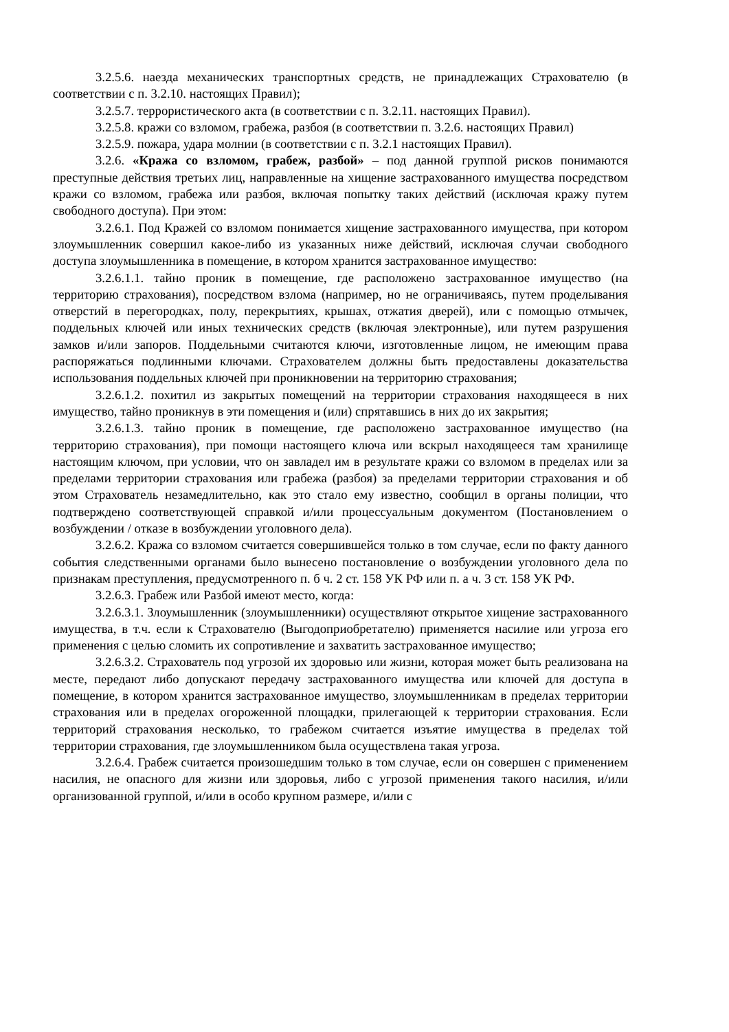3.2.5.6. наезда механических транспортных средств, не принадлежащих Страхователю (в соответствии с п. 3.2.10. настоящих Правил);
3.2.5.7. террористического акта (в соответствии с п. 3.2.11. настоящих Правил).
3.2.5.8. кражи со взломом, грабежа, разбоя (в соответствии п. 3.2.6. настоящих Правил)
3.2.5.9. пожара, удара молнии (в соответствии с п. 3.2.1 настоящих Правил).
3.2.6. «Кража со взломом, грабеж, разбой» – под данной группой рисков понимаются преступные действия третьих лиц, направленные на хищение застрахованного имущества посредством кражи со взломом, грабежа или разбоя, включая попытку таких действий (исключая кражу путем свободного доступа). При этом:
3.2.6.1. Под Кражей со взломом понимается хищение застрахованного имущества, при котором злоумышленник совершил какое-либо из указанных ниже действий, исключая случаи свободного доступа злоумышленника в помещение, в котором хранится застрахованное имущество:
3.2.6.1.1. тайно проник в помещение, где расположено застрахованное имущество (на территорию страхования), посредством взлома (например, но не ограничиваясь, путем проделывания отверстий в перегородках, полу, перекрытиях, крышах, отжатия дверей), или с помощью отмычек, поддельных ключей или иных технических средств (включая электронные), или путем разрушения замков и/или запоров. Поддельными считаются ключи, изготовленные лицом, не имеющим права распоряжаться подлинными ключами. Страхователем должны быть предоставлены доказательства использования поддельных ключей при проникновении на территорию страхования;
3.2.6.1.2. похитил из закрытых помещений на территории страхования находящееся в них имущество, тайно проникнув в эти помещения и (или) спрятавшись в них до их закрытия;
3.2.6.1.3. тайно проник в помещение, где расположено застрахованное имущество (на территорию страхования), при помощи настоящего ключа или вскрыл находящееся там хранилище настоящим ключом, при условии, что он завладел им в результате кражи со взломом в пределах или за пределами территории страхования или грабежа (разбоя) за пределами территории страхования и об этом Страхователь незамедлительно, как это стало ему известно, сообщил в органы полиции, что подтверждено соответствующей справкой и/или процессуальным документом (Постановлением о возбуждении / отказе в возбуждении уголовного дела).
3.2.6.2. Кража со взломом считается совершившейся только в том случае, если по факту данного события следственными органами было вынесено постановление о возбуждении уголовного дела по признакам преступления, предусмотренного п. б ч. 2 ст. 158 УК РФ или п. а ч. 3 ст. 158 УК РФ.
3.2.6.3. Грабеж или Разбой имеют место, когда:
3.2.6.3.1. Злоумышленник (злоумышленники) осуществляют открытое хищение застрахованного имущества, в т.ч. если к Страхователю (Выгодоприобретателю) применяется насилие или угроза его применения с целью сломить их сопротивление и захватить застрахованное имущество;
3.2.6.3.2. Страхователь под угрозой их здоровью или жизни, которая может быть реализована на месте, передают либо допускают передачу застрахованного имущества или ключей для доступа в помещение, в котором хранится застрахованное имущество, злоумышленникам в пределах территории страхования или в пределах огороженной площадки, прилегающей к территории страхования. Если территорий страхования несколько, то грабежом считается изъятие имущества в пределах той территории страхования, где злоумышленником была осуществлена такая угроза.
3.2.6.4. Грабеж считается произошедшим только в том случае, если он совершен с применением насилия, не опасного для жизни или здоровья, либо с угрозой применения такого насилия, и/или организованной группой, и/или в особо крупном размере, и/или с